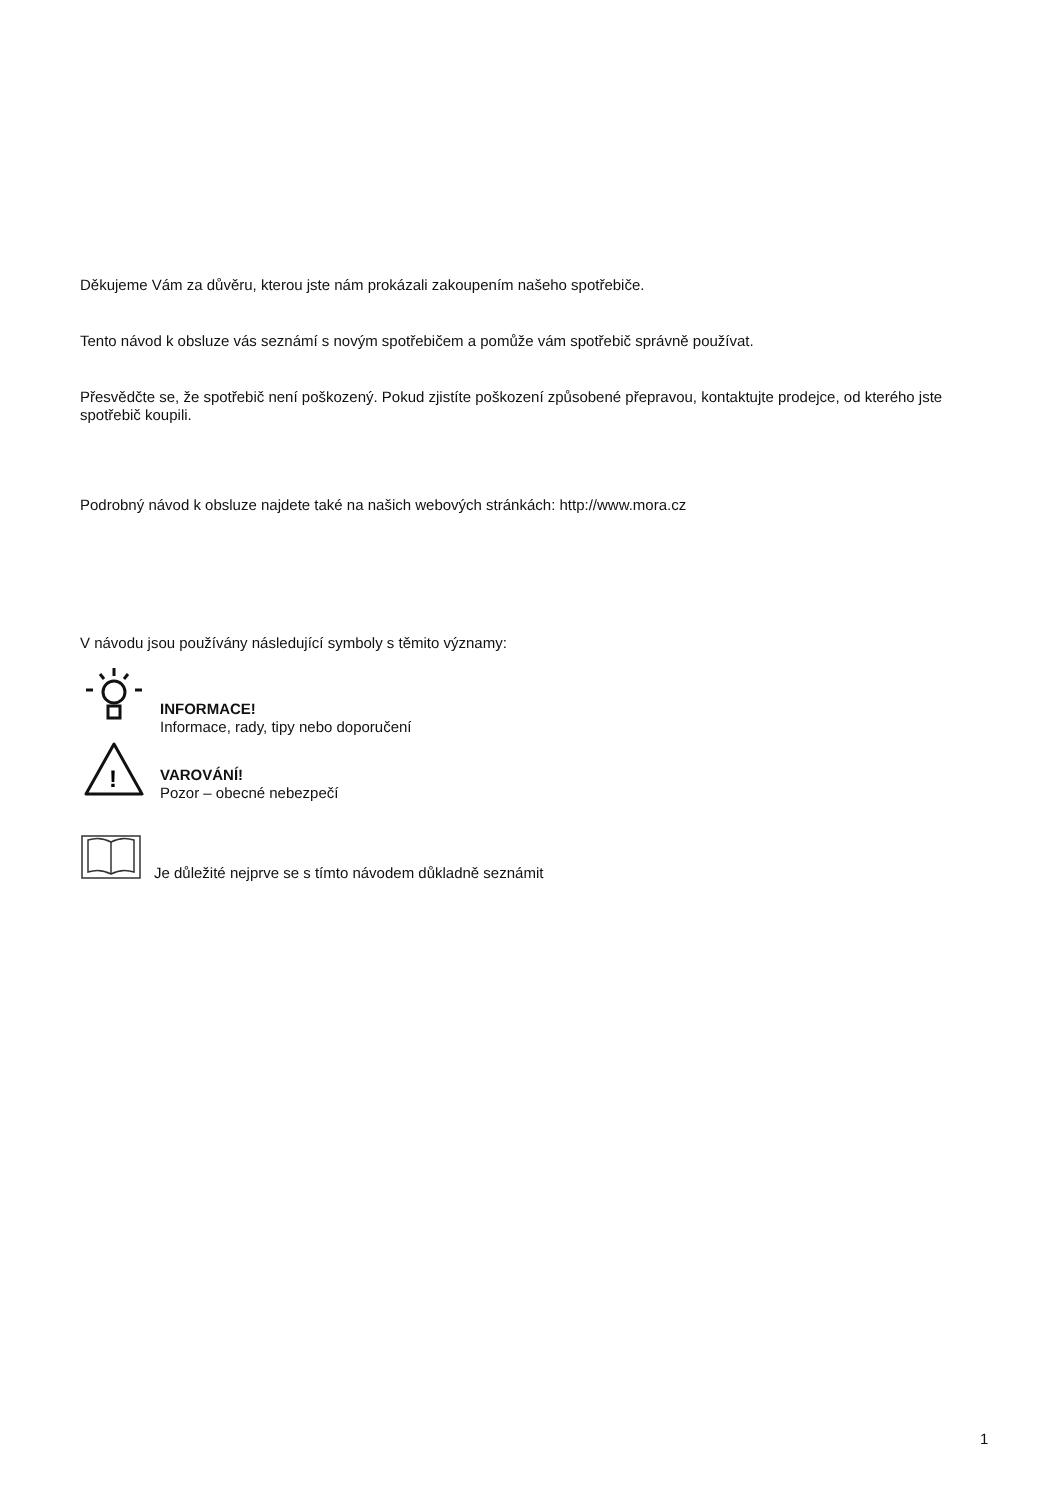Děkujeme Vám za důvěru, kterou jste nám prokázali zakoupením našeho spotřebiče.
Tento návod k obsluze vás seznámí s novým spotřebičem a pomůže vám spotřebič správně používat.
Přesvědčte se, že spotřebič není poškozený. Pokud zjistíte poškození způsobené přepravou, kontaktujte prodejce, od kterého jste spotřebič koupili.
Podrobný návod k obsluze najdete také na našich webových stránkách: http://www.mora.cz
V návodu jsou používány následující symboly s těmito významy:
INFORMACE!
Informace, rady, tipy nebo doporučení
!
VAROVÁNÍ!
Pozor – obecné nebezpečí
Je důležité nejprve se s tímto návodem důkladně seznámit
1